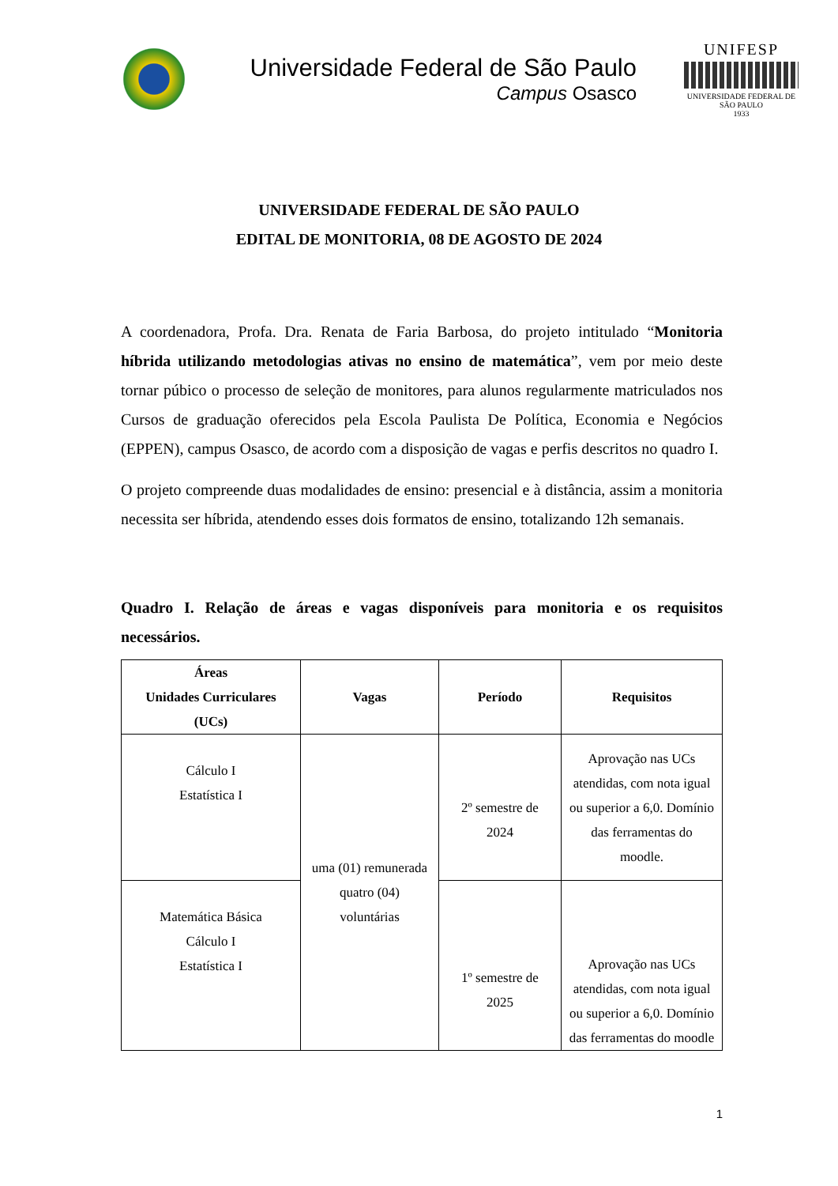Universidade Federal de São Paulo
Campus Osasco
UNIFESP
UNIVERSIDADE FEDERAL DE SÃO PAULO
1933
UNIVERSIDADE FEDERAL DE SÃO PAULO
EDITAL DE MONITORIA, 08 DE AGOSTO DE 2024
A coordenadora, Profa. Dra. Renata de Faria Barbosa, do projeto intitulado “Monitoria híbrida utilizando metodologias ativas no ensino de matemática”, vem por meio deste tornar púbico o processo de seleção de monitores, para alunos regularmente matriculados nos Cursos de graduação oferecidos pela Escola Paulista De Política, Economia e Negócios (EPPEN), campus Osasco, de acordo com a disposição de vagas e perfis descritos no quadro I.
O projeto compreende duas modalidades de ensino: presencial e à distância, assim a monitoria necessita ser híbrida, atendendo esses dois formatos de ensino, totalizando 12h semanais.
Quadro I. Relação de áreas e vagas disponíveis para monitoria e os requisitos necessários.
| Áreas Unidades Curriculares (UCs) | Vagas | Período | Requisitos |
| --- | --- | --- | --- |
| Cálculo I Estatística I | uma (01) remunerada quatro (04) voluntárias | 2º semestre de 2024 | Aprovação nas UCs atendidas, com nota igual ou superior a 6,0. Domínio das ferramentas do moodle. |
| Matemática Básica Cálculo I Estatística I | | 1º semestre de 2025 | Aprovação nas UCs atendidas, com nota igual ou superior a 6,0. Domínio das ferramentas do moodle |
1